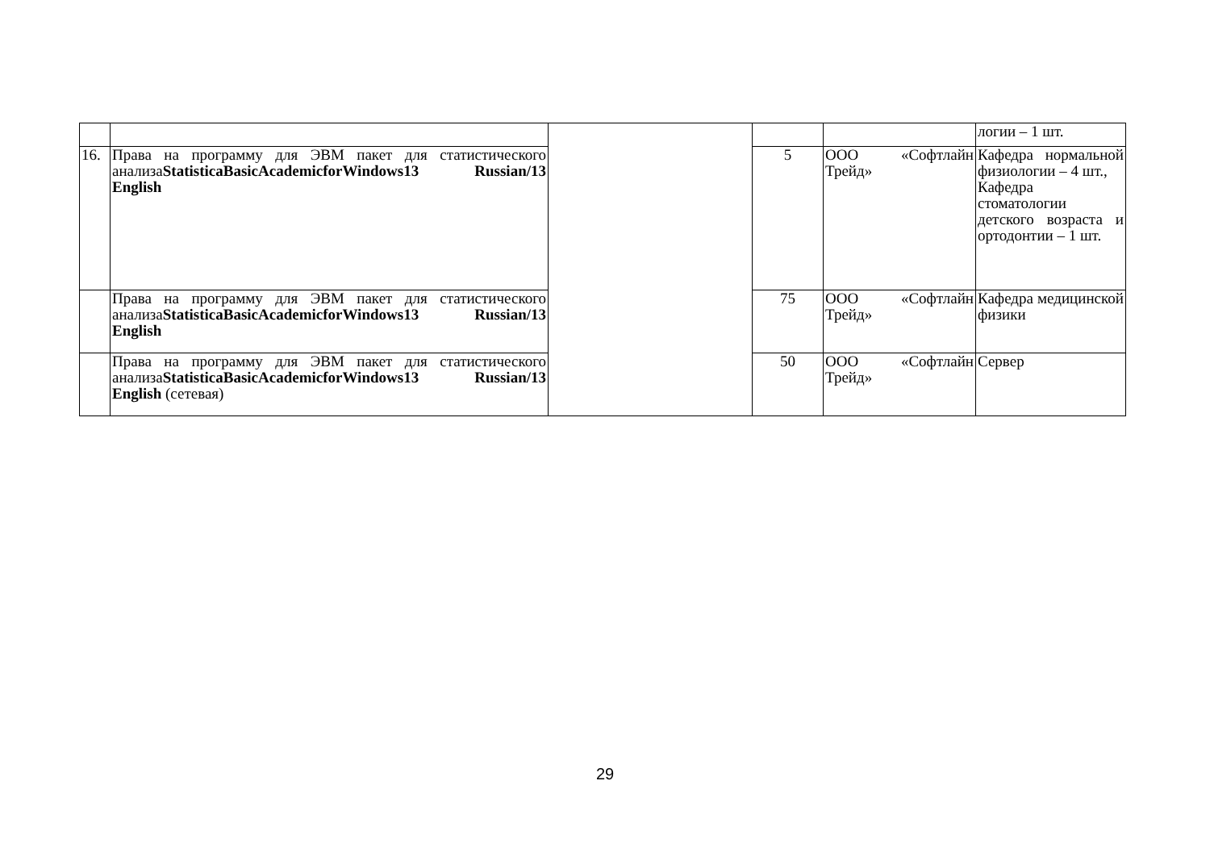| | | | | | логии – 1 шт. |
| 16. | Права на программу для ЭВМ пакет для статистического анализа StatisticaBasicAcademicforWindows13 Russian/13 English | | 5 | ООО «Софтлайн Трейд» | Кафедра нормальной физиологии – 4 шт., Кафедра стоматологии детского возраста и ортодонтии – 1 шт. |
| | Права на программу для ЭВМ пакет для статистического анализа StatisticaBasicAcademicforWindows13 Russian/13 English | | 75 | ООО «Софтлайн Трейд» | Кафедра медицинской физики |
| | Права на программу для ЭВМ пакет для статистического анализа StatisticaBasicAcademicforWindows13 Russian/13 English (сетевая) | | 50 | ООО «Софтлайн Трейд» | Сервер |
29